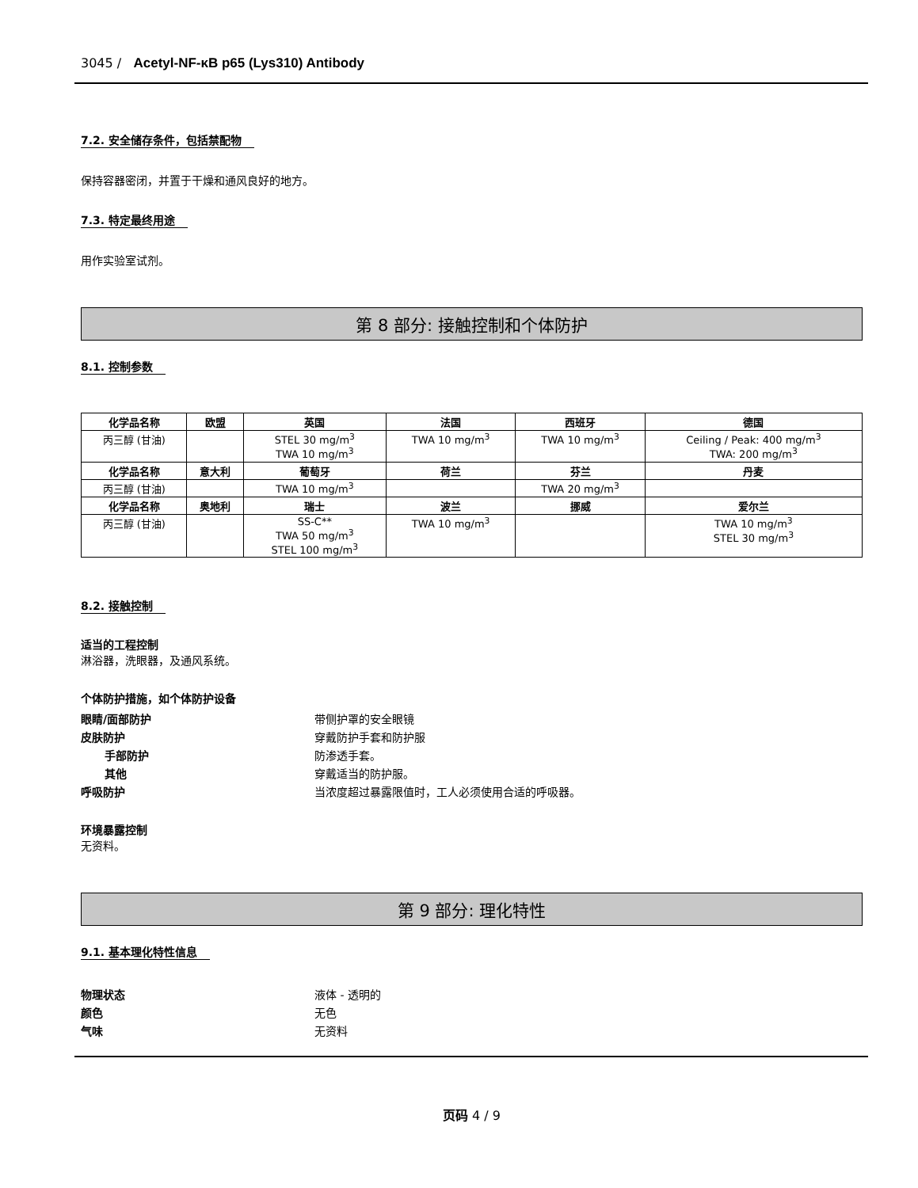3045 / Acetyl-NF-κB p65 (Lys310) Antibody
7.2. 安全储存条件，包括禁配物
保持容器密闭，并置于干燥和通风良好的地方。
7.3. 特定最终用途
用作实验室试剂。
第 8 部分: 接触控制和个体防护
8.1. 控制参数
| 化学品名称 | 欧盟 | 英国 | 法国 | 西班牙 | 德国 |
| --- | --- | --- | --- | --- | --- |
| 丙三醇 (甘油) | | STEL 30 mg/m<sup>3</sup> TWA 10 mg/m<sup>3</sup> | TWA 10 mg/m<sup>3</sup> | TWA 10 mg/m<sup>3</sup> | Ceiling / Peak: 400 mg/m<sup>3</sup> TWA: 200 mg/m<sup>3</sup> |
| 化学品名称 | 意大利 | 葡萄牙 | 荷兰 | 芬兰 | 丹麦 |
| 丙三醇 (甘油) | | TWA 10 mg/m<sup>3</sup> | | TWA 20 mg/m<sup>3</sup> | |
| 化学品名称 | 奥地利 | 瑞士 | 波兰 | 挪威 | 爱尔兰 |
| 丙三醇 (甘油) | | SS-C** TWA 50 mg/m<sup>3</sup> STEL 100 mg/m<sup>3</sup> | TWA 10 mg/m<sup>3</sup> | | TWA 10 mg/m<sup>3</sup> STEL 30 mg/m<sup>3</sup> |
8.2. 接触控制
适当的工程控制
淋浴器，洗眼器，及通风系统。
个体防护措施，如个体防护设备
眼睛/面部防护 带侧护罩的安全眼镜
皮肤防护 穿戴防护手套和防护服
手部防护 防渗透手套。
其他 穿戴适当的防护服。
呼吸防护 当浓度超过暴露限值时，工人必须使用合适的呼吸器。
环境暴露控制
无资料。
第 9 部分: 理化特性
9.1. 基本理化特性信息
物理状态 液体 - 透明的
颜色 无色
气味 无资料
页码 4 / 9